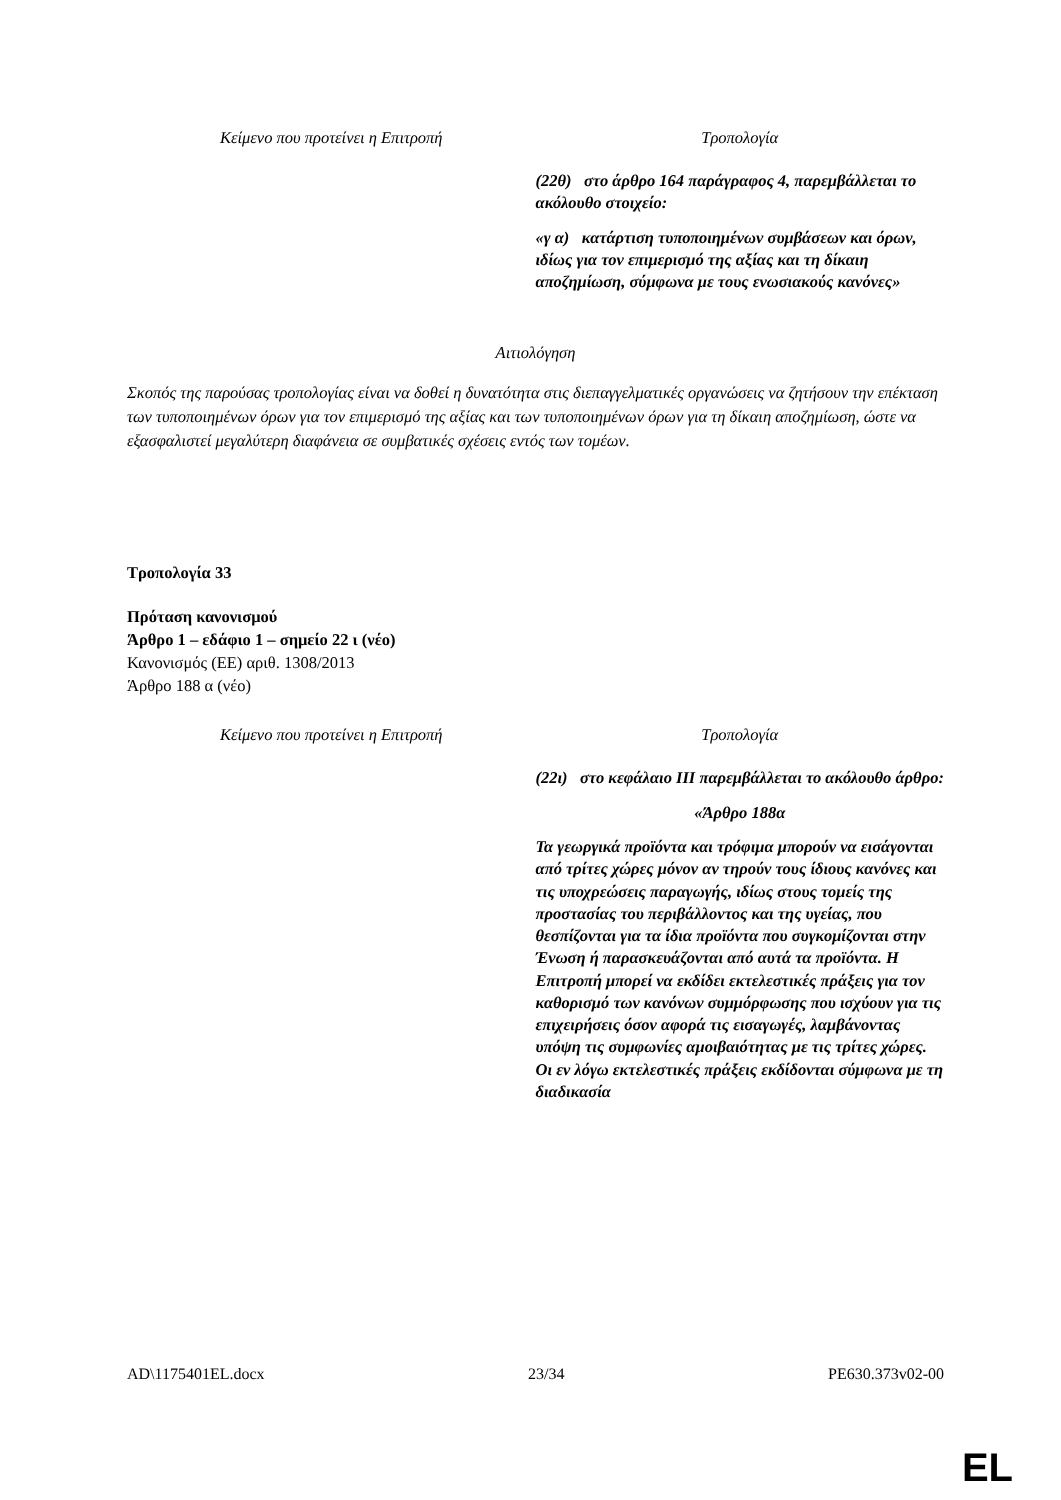| Κείμενο που προτείνει η Επιτροπή | Τροπολογία |
| --- | --- |
| | (22θ) στο άρθρο 164 παράγραφος 4, παρεμβάλλεται το ακόλουθο στοιχείο: «γ α) κατάρτιση τυποποιημένων συμβάσεων και όρων, ιδίως για τον επιμερισμό της αξίας και τη δίκαιη αποζημίωση, σύμφωνα με τους ενωσιακούς κανόνες» |
Αιτιολόγηση
Σκοπός της παρούσας τροπολογίας είναι να δοθεί η δυνατότητα στις διεπαγγελματικές οργανώσεις να ζητήσουν την επέκταση των τυποποιημένων όρων για τον επιμερισμό της αξίας και των τυποποιημένων όρων για τη δίκαιη αποζημίωση, ώστε να εξασφαλιστεί μεγαλύτερη διαφάνεια σε συμβατικές σχέσεις εντός των τομέων.
Τροπολογία 33
Πρόταση κανονισμού
Άρθρο 1 – εδάφιο 1 – σημείο 22 ι (νέο)
Κανονισμός (ΕΕ) αριθ. 1308/2013
Άρθρο 188 α (νέο)
| Κείμενο που προτείνει η Επιτροπή | Τροπολογία |
| --- | --- |
| | (22ι) στο κεφάλαιο ΙΙΙ παρεμβάλλεται το ακόλουθο άρθρο: «Άρθρο 188α Τα γεωργικά προϊόντα και τρόφιμα μπορούν να εισάγονται από τρίτες χώρες μόνον αν τηρούν τους ίδιους κανόνες και τις υποχρεώσεις παραγωγής, ιδίως στους τομείς της προστασίας του περιβάλλοντος και της υγείας, που θεσπίζονται για τα ίδια προϊόντα που συγκομίζονται στην Ένωση ή παρασκευάζονται από αυτά τα προϊόντα. Η Επιτροπή μπορεί να εκδίδει εκτελεστικές πράξεις για τον καθορισμό των κανόνων συμμόρφωσης που ισχύουν για τις επιχειρήσεις όσον αφορά τις εισαγωγές, λαμβάνοντας υπόψη τις συμφωνίες αμοιβαιότητας με τις τρίτες χώρες. Οι εν λόγω εκτελεστικές πράξεις εκδίδονται σύμφωνα με τη διαδικασία |
AD\1175401EL.docx 23/34 PE630.373v02-00
EL